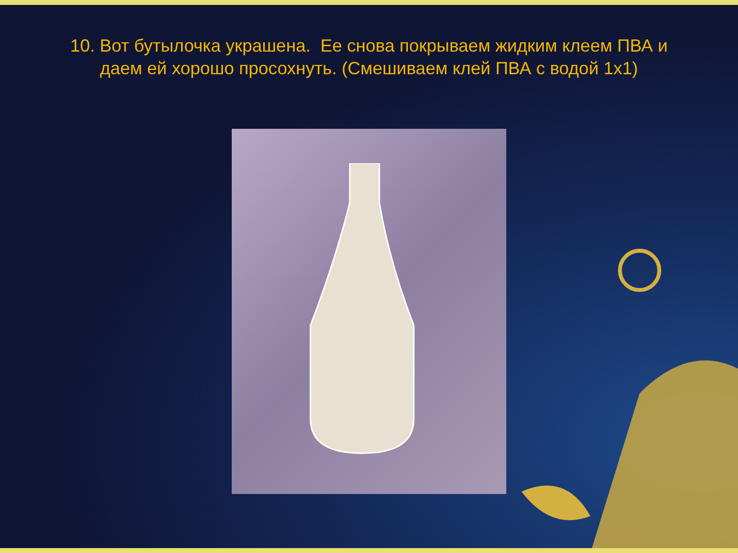10. Вот бутылочка украшена. Ее снова покрываем жидким клеем ПВА и даем ей хорошо просохнуть. (Смешиваем клей ПВА с водой 1х1)